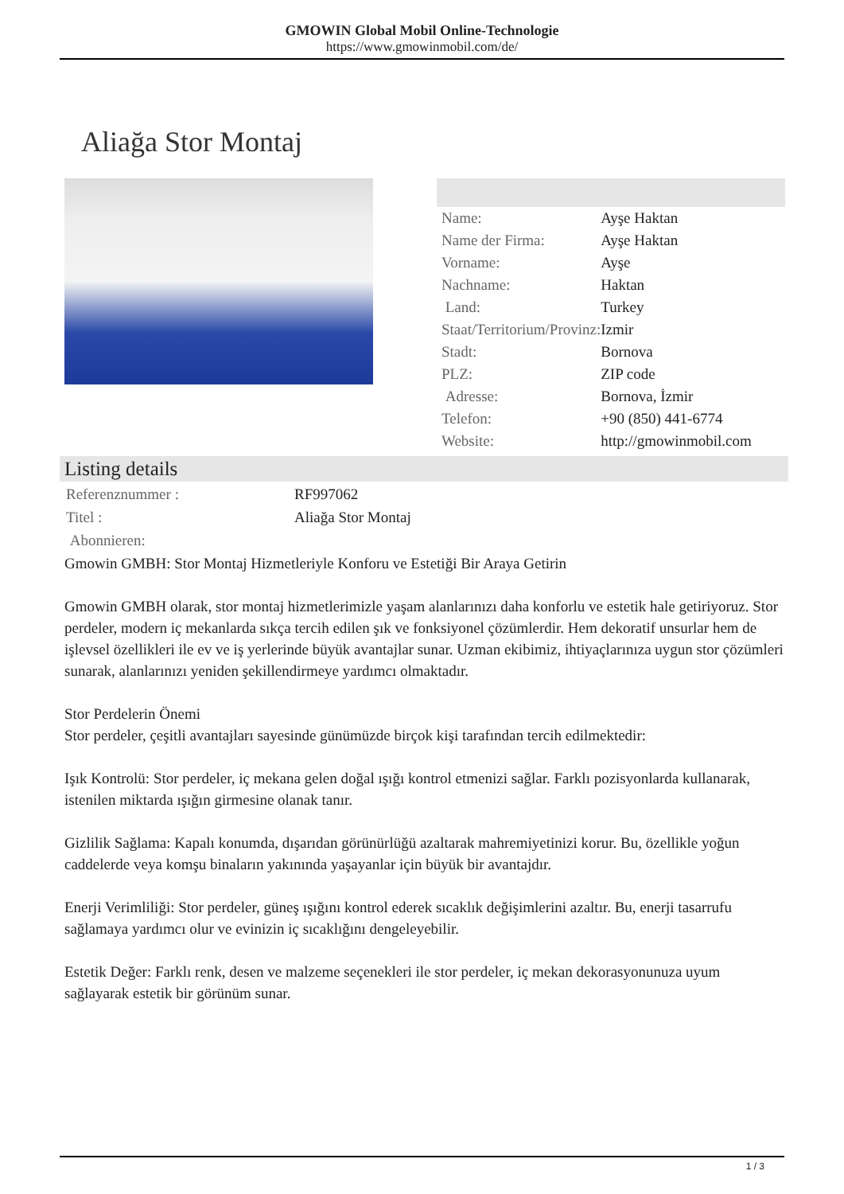GMOWIN Global Mobil Online-Technologie
https://www.gmowinmobil.com/de/
Aliağa Stor Montaj
| Name: | Ayşe Haktan |
| Name der Firma: | Ayşe Haktan |
| Vorname: | Ayşe |
| Nachname: | Haktan |
| Land: | Turkey |
| Staat/Territorium/Provinz: | Izmir |
| Stadt: | Bornova |
| PLZ: | ZIP code |
| Adresse: | Bornova, İzmir |
| Telefon: | +90 (850) 441-6774 |
| Website: | http://gmowinmobil.com |
Listing details
| Referenznummer : | RF997062 |
| Titel : | Aliağa Stor Montaj |
| Abonnieren: | |
Gmowin GMBH: Stor Montaj Hizmetleriyle Konforu ve Estetiği Bir Araya Getirin
Gmowin GMBH olarak, stor montaj hizmetlerimizle yaşam alanlarınızı daha konforlu ve estetik hale getiriyoruz. Stor perdeler, modern iç mekanlarda sıkça tercih edilen şık ve fonksiyonel çözümlerdir. Hem dekoratif unsurlar hem de işlevsel özellikleri ile ev ve iş yerlerinde büyük avantajlar sunar. Uzman ekibimiz, ihtiyaçlarınıza uygun stor çözümleri sunarak, alanlarınızı yeniden şekillendirmeye yardımcı olmaktadır.
Stor Perdelerin Önemi
Stor perdeler, çeşitli avantajları sayesinde günümüzde birçok kişi tarafından tercih edilmektedir:
Işık Kontrolü: Stor perdeler, iç mekana gelen doğal ışığı kontrol etmenizi sağlar. Farklı pozisyonlarda kullanarak, istenilen miktarda ışığın girmesine olanak tanır.
Gizlilik Sağlama: Kapalı konumda, dışarıdan görünürlüğü azaltarak mahremiyetinizi korur. Bu, özellikle yoğun caddelerde veya komşu binaların yakınında yaşayanlar için büyük bir avantajdır.
Enerji Verimliliği: Stor perdeler, güneş ışığını kontrol ederek sıcaklık değişimlerini azaltır. Bu, enerji tasarrufu sağlamaya yardımcı olur ve evinizin iç sıcaklığını dengeleyebilir.
Estetik Değer: Farklı renk, desen ve malzeme seçenekleri ile stor perdeler, iç mekan dekorasyonunuza uyum sağlayarak estetik bir görünüm sunar.
1 / 3